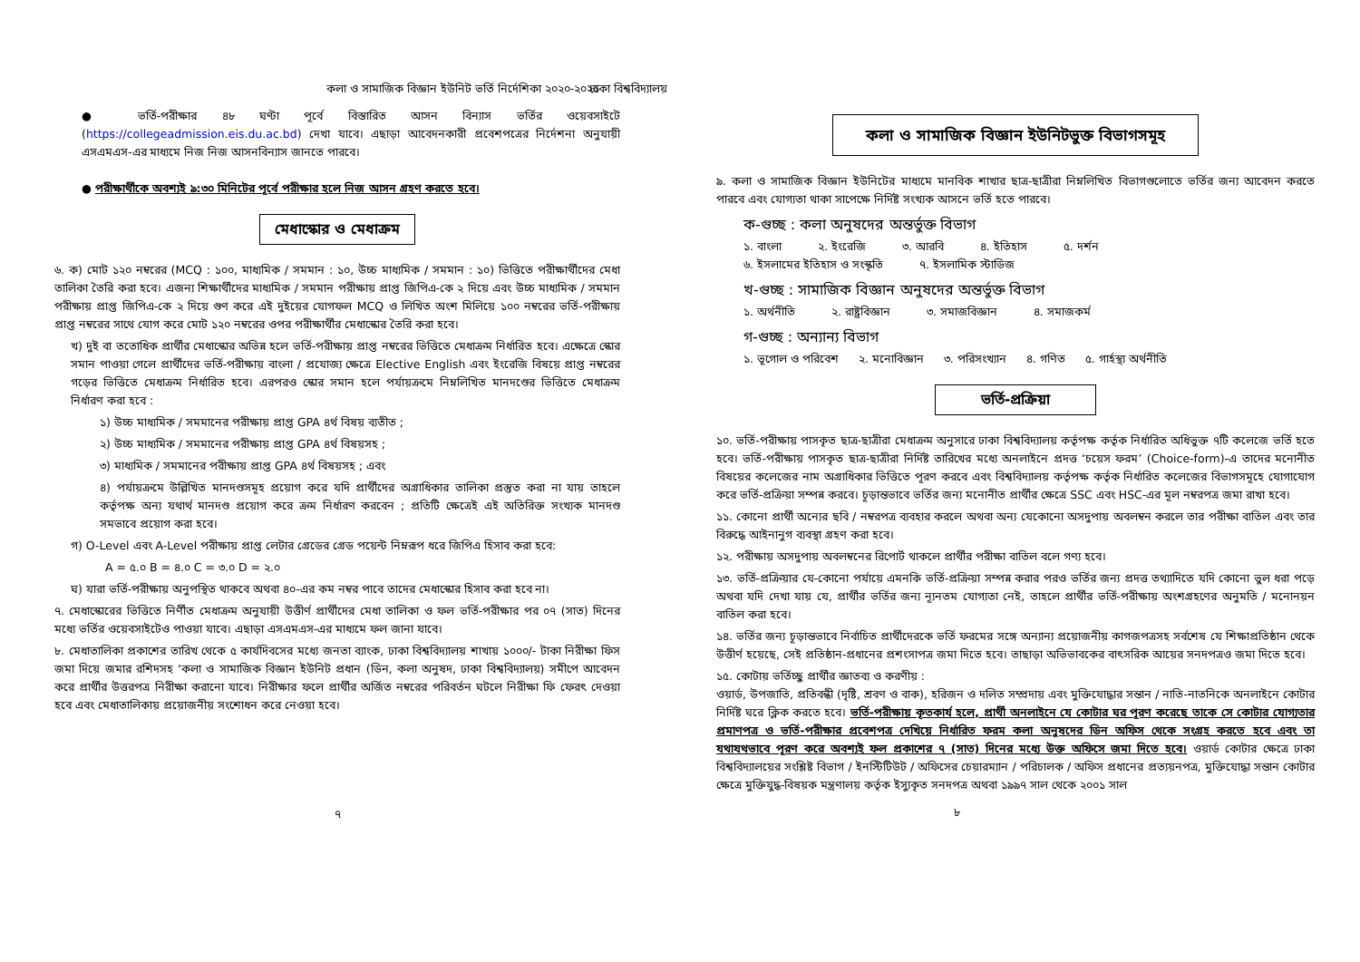কলা ও সামাজিক বিজ্ঞান ইউনিট ভর্তি নির্দেশিকা ২০২০-২০২১
● ভর্তি-পরীক্ষার ৪৮ ঘণ্টা পূর্বে বিস্তারিত আসন বিন্যাস ভর্তির ওয়েবসাইটে (https://collegeadmission.eis.du.ac.bd) দেখা যাবে। এছাড়া আবেদনকারী প্রবেশপত্রের নির্দেশনা অনুযায়ী এসএমএস-এর মাধ্যমে নিজ নিজ আসনবিন্যাস জানতে পারবে।
● পরীক্ষার্থীকে অবশ্যই ৯:৩০ মিনিটের পূর্বে পরীক্ষার হলে নিজ আসন গ্রহণ করতে হবে।
মেধাস্কোর ও মেধাক্রম
৬. ক) মোট ১২০ নম্বরের (MCQ : ১০০, মাধ্যমিক / সমমান : ১০, উচ্চ মাধ্যমিক / সমমান : ১০) ভিত্তিতে পরীক্ষার্থীদের মেধা তালিকা তৈরি করা হবে। এজন্য শিক্ষার্থীদের মাধ্যমিক / সমমান পরীক্ষায় প্রাপ্ত জিপিএ-কে ২ দিয়ে এবং উচ্চ মাধ্যমিক / সমমান পরীক্ষায় প্রাপ্ত জিপিএ-কে ২ দিয়ে গুণ করে এই দুইয়ের যোগফল MCQ ও লিখিত অংশ মিলিয়ে ১০০ নম্বরের ভর্তি-পরীক্ষায় প্রাপ্ত নম্বরের সাথে যোগ করে মোট ১২০ নম্বরের ওপর পরীক্ষার্থীর মেধাস্কোর তৈরি করা হবে।
খ) দুই বা ততোধিক প্রার্থীর মেধাস্কোর অভিন্ন হলে ভর্তি-পরীক্ষায় প্রাপ্ত নম্বরের ভিত্তিতে মেধাক্রম নির্ধারিত হবে। এক্ষেত্রে স্কোর সমান পাওয়া গেলে প্রার্থীদের ভর্তি-পরীক্ষায় বাংলা / প্রযোজ্য ক্ষেত্রে Elective English এবং ইংরেজি বিষয়ে প্রাপ্ত নম্বরের গড়ের ভিত্তিতে মেধাক্রম নির্ধারিত হবে। এরপরও স্কোর সমান হলে পর্যায়ক্রমে নিম্নলিখিত মানদণ্ডের ভিত্তিতে মেধাক্রম নির্ধারণ করা হবে :
১) উচ্চ মাধ্যমিক / সমমানের পরীক্ষায় প্রাপ্ত GPA ৪র্থ বিষয় ব্যতীত ;
২) উচ্চ মাধ্যমিক / সমমানের পরীক্ষায় প্রাপ্ত GPA ৪র্থ বিষয়সহ ;
৩) মাধ্যমিক / সমমানের পরীক্ষায় প্রাপ্ত GPA ৪র্থ বিষয়সহ ; এবং
৪) পর্যায়ক্রমে উল্লিখিত মানদণ্ডসমূহ প্রয়োগ করে যদি প্রার্থীদের অগ্রাধিকার তালিকা প্রস্তুত করা না যায় তাহলে কর্তৃপক্ষ অন্য যথার্থ মানদণ্ড প্রয়োগ করে ক্রম নির্ধারণ করবেন ; প্রতিটি ক্ষেত্রেই এই অতিরিক্ত সংখ্যক মানদণ্ড সমভাবে প্রয়োগ করা হবে।
গ) O-Level এবং A-Level পরীক্ষায় প্রাপ্ত লেটার গ্রেডের গ্রেড পয়েন্ট নিম্নরূপ ধরে জিপিএ হিসাব করা হবে:
A = ৫.০ B = ৪.০ C = ৩.০ D = ২.০
ঘ) যারা ভর্তি-পরীক্ষায় অনুপস্থিত থাকবে অথবা ৪০-এর কম নম্বর পাবে তাদের মেধাস্কোর হিসাব করা হবে না।
৭. মেধাস্কোরের ভিত্তিতে নির্ণীত মেধাক্রম অনুযায়ী উত্তীর্ণ প্রার্থীদের মেধা তালিকা ও ফল ভর্তি-পরীক্ষার পর ০৭ (সাত) দিনের মধ্যে ভর্তির ওয়েবসাইটেও পাওয়া যাবে। এছাড়া এসএমএস-এর মাধ্যমে ফল জানা যাবে।
৮. মেধাতালিকা প্রকাশের তারিখ থেকে ৫ কার্যদিবসের মধ্যে জনতা ব্যাংক, ঢাকা বিশ্ববিদ্যালয় শাখায় ১০০০/- টাকা নিরীক্ষা ফিস জমা দিয়ে জমার রশিদসহ ‘কলা ও সামাজিক বিজ্ঞান ইউনিট প্রধান (ডিন, কলা অনুষদ, ঢাকা বিশ্ববিদ্যালয়) সমীপে আবেদন করে প্রার্থীর উত্তরপত্র নিরীক্ষা করানো যাবে। নিরীক্ষার ফলে প্রার্থীর অর্জিত নম্বরের পরিবর্তন ঘটলে নিরীক্ষা ফি ফেরৎ দেওয়া হবে এবং মেধাতালিকায় প্রয়োজনীয় সংশোধন করে নেওয়া হবে।
৭
ঢাকা বিশ্ববিদ্যালয়
কলা ও সামাজিক বিজ্ঞান ইউনিটভুক্ত বিভাগসমূহ
৯. কলা ও সামাজিক বিজ্ঞান ইউনিটের মাধ্যমে মানবিক শাখার ছাত্র-ছাত্রীরা নিম্নলিখিত বিভাগগুলোতে ভর্তির জন্য আবেদন করতে পারবে এবং যোগ্যতা থাকা সাপেক্ষে নির্দিষ্ট সংখ্যক আসনে ভর্তি হতে পারবে।
ক-গুচ্ছ : কলা অনুষদের অন্তর্ভুক্ত বিভাগ
১. বাংলা ২. ইংরেজি ৩. আরবি ৪. ইতিহাস ৫. দর্শন
৬. ইসলামের ইতিহাস ও সংস্কৃতি ৭. ইসলামিক স্টাডিজ
খ-গুচ্ছ : সামাজিক বিজ্ঞান অনুষদের অন্তর্ভুক্ত বিভাগ
১. অর্থনীতি ২. রাষ্ট্রবিজ্ঞান ৩. সমাজবিজ্ঞান ৪. সমাজকর্ম
গ-গুচ্ছ : অন্যান্য বিভাগ
১. ভূগোল ও পরিবেশ ২. মনোবিজ্ঞান ৩. পরিসংখ্যান ৪. গণিত ৫. গার্হস্থ্য অর্থনীতি
ভর্তি-প্রক্রিয়া
১০. ভর্তি-পরীক্ষায় পাসকৃত ছাত্র-ছাত্রীরা মেধাক্রম অনুসারে ঢাকা বিশ্ববিদ্যালয় কর্তৃপক্ষ কর্তৃক নির্ধারিত অধিভুক্ত ৭টি কলেজে ভর্তি হতে হবে। ভর্তি-পরীক্ষায় পাসকৃত ছাত্র-ছাত্রীরা নির্দিষ্ট তারিখের মধ্যে অনলাইনে প্রদত্ত ‘চয়েস ফরম’ (Choice-form)-এ তাদের মনোনীত বিষয়ের কলেজের নাম অগ্রাধিকার ভিত্তিতে পূরণ করবে এবং বিশ্ববিদ্যালয় কর্তৃপক্ষ কর্তৃক নির্ধারিত কলেজের বিভাগসমূহে যোগাযোগ করে ভর্তি-প্রক্রিয়া সম্পন্ন করবে। চূড়ান্তভাবে ভর্তির জন্য মনোনীত প্রার্থীর ক্ষেত্রে SSC এবং HSC-এর মূল নম্বরপত্র জমা রাখা হবে।
১১. কোনো প্রার্থী অন্যের ছবি / নম্বরপত্র ব্যবহার করলে অথবা অন্য যেকোনো অসদুপায় অবলম্বন করলে তার পরীক্ষা বাতিল এবং তার বিরুদ্ধে আইনানুগ ব্যবস্থা গ্রহণ করা হবে।
১২. পরীক্ষায় অসদুপায় অবলম্বনের রিপোর্ট থাকলে প্রার্থীর পরীক্ষা বাতিল বলে গণ্য হবে।
১৩. ভর্তি-প্রক্রিয়ার যে-কোনো পর্যায়ে এমনকি ভর্তি-প্রক্রিয়া সম্পন্ন করার পরও ভর্তির জন্য প্রদত্ত তথ্যাদিতে যদি কোনো ভুল ধরা পড়ে অথবা যদি দেখা যায় যে, প্রার্থীর ভর্তির জন্য ন্যূনতম যোগ্যতা নেই, তাহলে প্রার্থীর ভর্তি-পরীক্ষায় অংশগ্রহণের অনুমতি / মনোনয়ন বাতিল করা হবে।
১৪. ভর্তির জন্য চূড়ান্তভাবে নির্বাচিত প্রার্থীদেরকে ভর্তি ফরমের সঙ্গে অন্যান্য প্রয়োজনীয় কাগজপত্রসহ সর্বশেষ যে শিক্ষাপ্রতিষ্ঠান থেকে উত্তীর্ণ হয়েছে, সেই প্রতিষ্ঠান-প্রধানের প্রশংসাপত্র জমা দিতে হবে। তাছাড়া অভিভাবকের বাৎসরিক আয়ের সনদপত্রও জমা দিতে হবে।
১৫. কোটায় ভর্তিচ্ছু প্রার্থীর জ্ঞাতব্য ও করণীয় :
ওয়ার্ড, উপজাতি, প্রতিবন্ধী (দৃষ্টি, শ্রবণ ও বাক), হরিজন ও দলিত সম্প্রদায় এবং মুক্তিযোদ্ধার সন্তান / নাতি-নাতনিকে অনলাইনে কোটার নির্দিষ্ট ঘরে ক্লিক করতে হবে। ভর্তি-পরীক্ষায় কৃতকার্য হলে, প্রার্থী অনলাইনে যে কোটার ঘর পূরণ করেছে তাকে সে কোটার যোগ্যতার প্রমাণপত্র ও ভর্তি-পরীক্ষার প্রবেশপত্র দেখিয়ে নির্ধারিত ফরম কলা অনুষদের ডিন অফিস থেকে সংগ্রহ করতে হবে এবং তা যথাযথভাবে পূরণ করে অবশ্যই ফল প্রকাশের ৭ (সাত) দিনের মধ্যে উক্ত অফিসে জমা দিতে হবে। ওয়ার্ড কোটার ক্ষেত্রে ঢাকা বিশ্ববিদ্যালয়ের সংশ্লিষ্ট বিভাগ / ইনস্টিটিউট / অফিসের চেয়ারম্যান / পরিচালক / অফিস প্রধানের প্রত্যয়নপত্র, মুক্তিযোদ্ধা সন্তান কোটার ক্ষেত্রে মুক্তিযুদ্ধ-বিষয়ক মন্ত্রণালয় কর্তৃক ইস্যুকৃত সনদপত্র অথবা ১৯৯৭ সাল থেকে ২০০১ সাল
৮